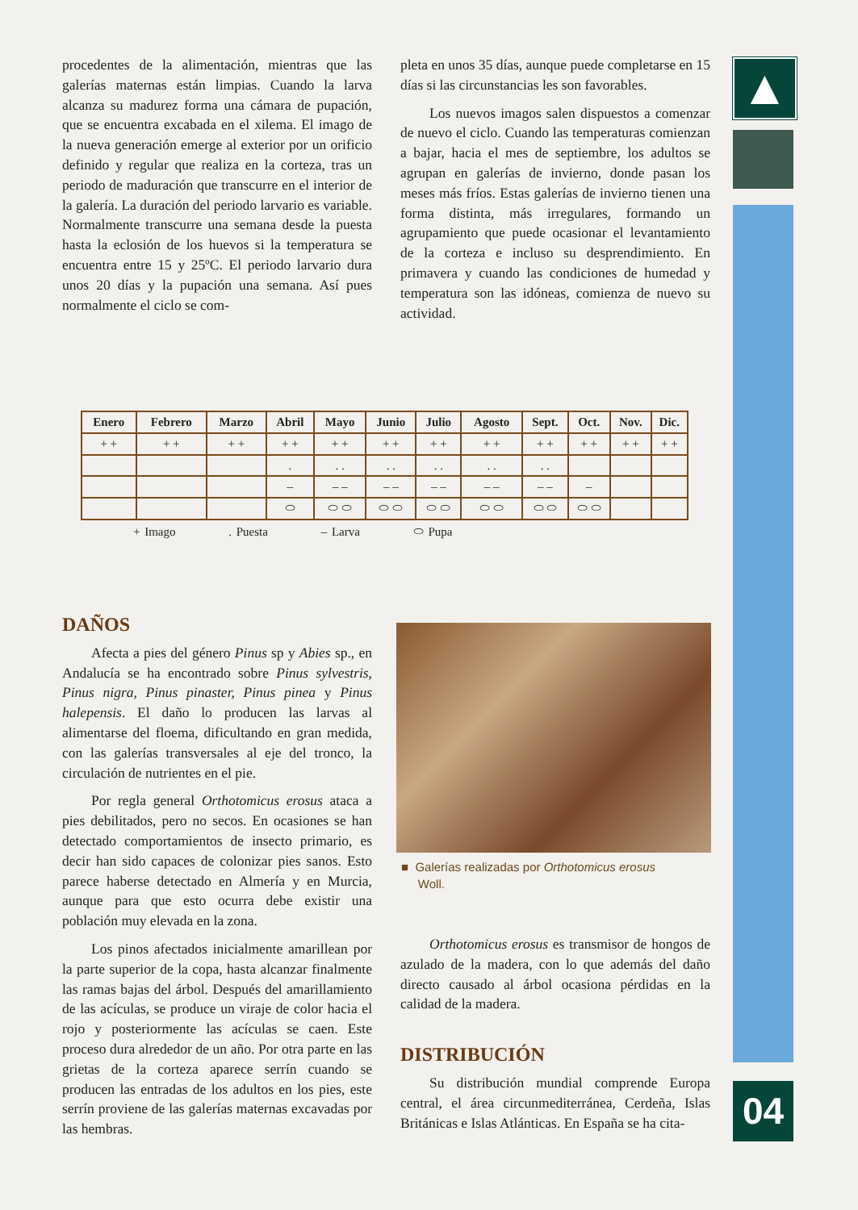procedentes de la alimentación, mientras que las galerías maternas están limpias. Cuando la larva alcanza su madurez forma una cámara de pupación, que se encuentra excabada en el xilema. El imago de la nueva generación emerge al exterior por un orificio definido y regular que realiza en la corteza, tras un periodo de maduración que transcurre en el interior de la galería. La duración del periodo larvario es variable. Normalmente transcurre una semana desde la puesta hasta la eclosión de los huevos si la temperatura se encuentra entre 15 y 25ºC. El periodo larvario dura unos 20 días y la pupación una semana. Así pues normalmente el ciclo se com-
pleta en unos 35 días, aunque puede completarse en 15 días si las circunstancias les son favorables.
Los nuevos imagos salen dispuestos a comenzar de nuevo el ciclo. Cuando las temperaturas comienzan a bajar, hacia el mes de septiembre, los adultos se agrupan en galerías de invierno, donde pasan los meses más fríos. Estas galerías de invierno tienen una forma distinta, más irregulares, formando un agrupamiento que puede ocasionar el levantamiento de la corteza e incluso su desprendimiento. En primavera y cuando las condiciones de humedad y temperatura son las idóneas, comienza de nuevo su actividad.
▲
04
| Enero | Febrero | Marzo | Abril | Mayo | Junio | Julio | Agosto | Sept. | Oct. | Nov. | Dic. |
| --- | --- | --- | --- | --- | --- | --- | --- | --- | --- | --- | --- |
| + + | + + | + + | + + | + + | + + | + + | + + | + + | + + | + + | + + |
| | | | . | . . | . . | . . | . . | . . | | | |
| | | | – | – – | – – | – – | – – | – – | – | | |
| | | | ⬭ | ⬭ ⬭ | ⬭ ⬭ | ⬭ ⬭ | ⬭ ⬭ | ⬭ ⬭ | ⬭ ⬭ | | |
+ Imago . Puesta – Larva ⬭ Pupa
DAÑOS
Afecta a pies del género Pinus sp y Abies sp., en Andalucía se ha encontrado sobre Pinus sylvestris, Pinus nigra, Pinus pinaster, Pinus pinea y Pinus halepensis. El daño lo producen las larvas al alimentarse del floema, dificultando en gran medida, con las galerías transversales al eje del tronco, la circulación de nutrientes en el pie.
Por regla general Orthotomicus erosus ataca a pies debilitados, pero no secos. En ocasiones se han detectado comportamientos de insecto primario, es decir han sido capaces de colonizar pies sanos. Esto parece haberse detectado en Almería y en Murcia, aunque para que esto ocurra debe existir una población muy elevada en la zona.
Los pinos afectados inicialmente amarillean por la parte superior de la copa, hasta alcanzar finalmente las ramas bajas del árbol. Después del amarillamiento de las acículas, se produce un viraje de color hacia el rojo y posteriormente las acículas se caen. Este proceso dura alrededor de un año. Por otra parte en las grietas de la corteza aparece serrín cuando se producen las entradas de los adultos en los pies, este serrín proviene de las galerías maternas excavadas por las hembras.
■ Galerías realizadas por Orthotomicus erosus
Woll.
Orthotomicus erosus es transmisor de hongos de azulado de la madera, con lo que además del daño directo causado al árbol ocasiona pérdidas en la calidad de la madera.
DISTRIBUCIÓN
Su distribución mundial comprende Europa central, el área circunmediterránea, Cerdeña, Islas Británicas e Islas Atlánticas. En España se ha cita-